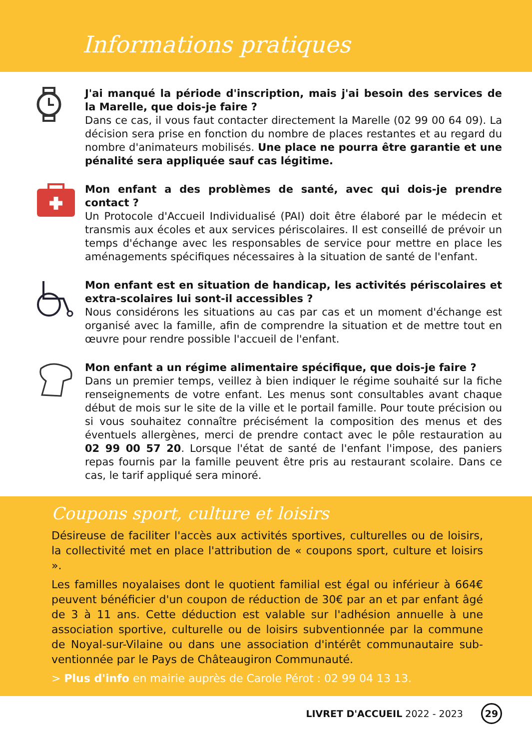Informations pratiques
J'ai manqué la période d'inscription, mais j'ai besoin des services de la Marelle, que dois-je faire ?
Dans ce cas, il vous faut contacter directement la Marelle (02 99 00 64 09). La décision sera prise en fonction du nombre de places restantes et au regard du nombre d'animateurs mobilisés. Une place ne pourra être garantie et une pénalité sera appliquée sauf cas légitime.
Mon enfant a des problèmes de santé, avec qui dois-je prendre contact ?
Un Protocole d'Accueil Individualisé (PAI) doit être élaboré par le médecin et transmis aux écoles et aux services périscolaires. Il est conseillé de prévoir un temps d'échange avec les responsables de service pour mettre en place les aménagements spécifiques néces­saires à la situation de santé de l'enfant.
Mon enfant est en situation de handicap, les activités périsco­laires et extra-scolaires lui sont-il accessibles ?
Nous considérons les situations au cas par cas et un moment d'échange est organisé avec la famille, afin de comprendre la situation et de mettre tout en œuvre pour rendre possible l'ac­cueil de l'enfant.
Mon enfant a un régime alimentaire spécifique, que dois-je faire ?
Dans un premier temps, veillez à bien indiquer le régime sou­haité sur la fiche renseignements de votre enfant. Les menus sont consultables avant chaque début de mois sur le site de la ville et le portail famille. Pour toute précision ou si vous souhaitez connaître précisément la composition des menus et des éventuels allergènes, merci de prendre contact avec le pôle restauration au 02 99 00 57 20. Lorsque l'état de santé de l'enfant l'impose, des paniers repas fournis par la famille peuvent être pris au restaurant scolaire. Dans ce cas, le tarif appliqué sera minoré.
Coupons sport, culture et loisirs
Désireuse de faciliter l'accès aux activités sportives, culturelles ou de loisirs, la collectivité met en place l'attribution de « coupons sport, culture et loisirs ».
Les familles noyalaises dont le quotient familial est égal ou inférieur à 664€ peuvent bénéficier d'un coupon de réduction de 30€ par an et par enfant âgé de 3 à 11 ans. Cette déduction est valable sur l'adhésion annuelle à une association sportive, culturelle ou de loisirs subventionnée par la commune de Noyal-sur-Vilaine ou dans une association d'intérêt communautaire sub­ventionnée par le Pays de Châteaugiron Communauté.
> Plus d'info en mairie auprès de Carole Pérot : 02 99 04 13 13.
LIVRET D'ACCUEIL 2022 - 2023 29